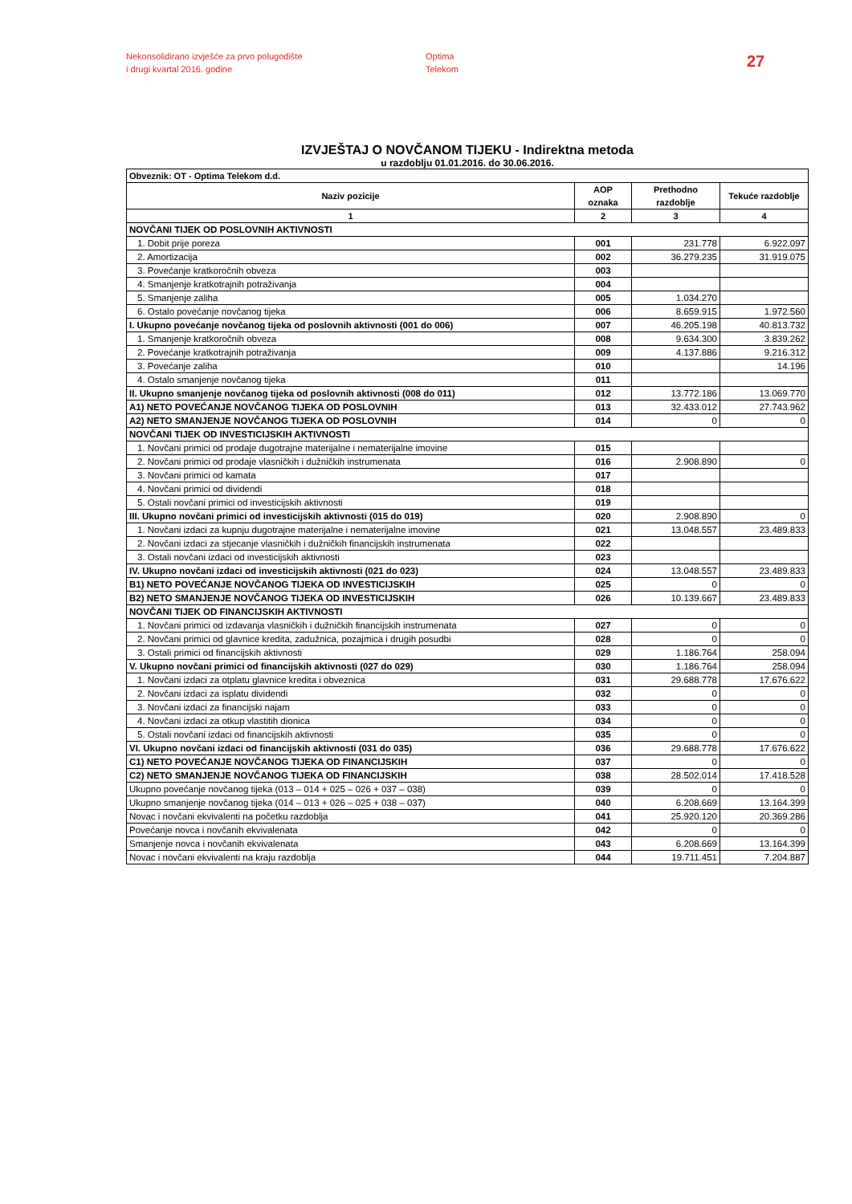Nekonsolidirano izvješće za prvo polugodište
i drugi kvartal 2016. godine
Optima
Telekom
27
IZVJEŠTAJ O NOVČANOM TIJEKU - Indirektna metoda
u razdoblju 01.01.2016. do 30.06.2016.
| Obveznik: OT - Optima Telekom d.d. | | | |
| --- | --- | --- | --- |
| Naziv pozicije | AOP oznaka | Prethodno razdoblje | Tekuće razdoblje |
| 1 | 2 | 3 | 4 |
| NOVČANI TIJEK OD POSLOVNIH AKTIVNOSTI | | | |
| 1. Dobit prije poreza | 001 | 231.778 | 6.922.097 |
| 2. Amortizacija | 002 | 36.279.235 | 31.919.075 |
| 3. Povećanje kratkoročnih obveza | 003 | | |
| 4. Smanjenje kratkotrajnih potraživanja | 004 | | |
| 5. Smanjenje zaliha | 005 | 1.034.270 | |
| 6. Ostalo povećanje novčanog tijeka | 006 | 8.659.915 | 1.972.560 |
| I. Ukupno povećanje novčanog tijeka od poslovnih aktivnosti (001 do 006) | 007 | 46.205.198 | 40.813.732 |
| 1. Smanjenje kratkoročnih obveza | 008 | 9.634.300 | 3.839.262 |
| 2. Povećanje kratkotrajnih potraživanja | 009 | 4.137.886 | 9.216.312 |
| 3. Povećanje zaliha | 010 | | 14.196 |
| 4. Ostalo smanjenje novčanog tijeka | 011 | | |
| II. Ukupno smanjenje novčanog tijeka od poslovnih aktivnosti (008 do 011) | 012 | 13.772.186 | 13.069.770 |
| A1) NETO POVEĆANJE NOVČANOG TIJEKA OD POSLOVNIH | 013 | 32.433.012 | 27.743.962 |
| A2) NETO SMANJENJE NOVČANOG TIJEKA OD POSLOVNIH | 014 | 0 | 0 |
| NOVČANI TIJEK OD INVESTICIJSKIH AKTIVNOSTI | | | |
| 1. Novčani primici od prodaje dugotrajne materijalne i nematerijalne imovine | 015 | | |
| 2. Novčani primici od prodaje vlasničkih i dužničkih instrumenata | 016 | 2.908.890 | 0 |
| 3. Novčani primici od kamata | 017 | | |
| 4. Novčani primici od dividendi | 018 | | |
| 5. Ostali novčani primici od investicijskih aktivnosti | 019 | | |
| III. Ukupno novčani primici od investicijskih aktivnosti (015 do 019) | 020 | 2.908.890 | 0 |
| 1. Novčani izdaci za kupnju dugotrajne materijalne i nematerijalne imovine | 021 | 13.048.557 | 23.489.833 |
| 2. Novčani izdaci za stjecanje vlasničkih i dužničkih financijskih instrumenata | 022 | | |
| 3. Ostali novčani izdaci od investicijskih aktivnosti | 023 | | |
| IV. Ukupno novčani izdaci od investicijskih aktivnosti (021 do 023) | 024 | 13.048.557 | 23.489.833 |
| B1) NETO POVEĆANJE NOVČANOG TIJEKA OD INVESTICIJSKIH | 025 | 0 | 0 |
| B2) NETO SMANJENJE NOVČANOG TIJEKA OD INVESTICIJSKIH | 026 | 10.139.667 | 23.489.833 |
| NOVČANI TIJEK OD FINANCIJSKIH AKTIVNOSTI | | | |
| 1. Novčani primici od izdavanja vlasničkih i dužničkih financijskih instrumenata | 027 | 0 | 0 |
| 2. Novčani primici od glavnice kredita, zadužnica, pozajmica i drugih posudbi | 028 | 0 | 0 |
| 3. Ostali primici od financijskih aktivnosti | 029 | 1.186.764 | 258.094 |
| V. Ukupno novčani primici od financijskih aktivnosti (027 do 029) | 030 | 1.186.764 | 258.094 |
| 1. Novčani izdaci za otplatu glavnice kredita i obveznica | 031 | 29.688.778 | 17.676.622 |
| 2. Novčani izdaci za isplatu dividendi | 032 | 0 | 0 |
| 3. Novčani izdaci za financijski najam | 033 | 0 | 0 |
| 4. Novčani izdaci za otkup vlastitih dionica | 034 | 0 | 0 |
| 5. Ostali novčani izdaci od financijskih aktivnosti | 035 | 0 | 0 |
| VI. Ukupno novčani izdaci od financijskih aktivnosti (031 do 035) | 036 | 29.688.778 | 17.676.622 |
| C1) NETO POVEĆANJE NOVČANOG TIJEKA OD FINANCIJSKIH | 037 | 0 | 0 |
| C2) NETO SMANJENJE NOVČANOG TIJEKA OD FINANCIJSKIH | 038 | 28.502.014 | 17.418.528 |
| Ukupno povećanje novčanog tijeka (013 – 014 + 025 – 026 + 037 – 038) | 039 | 0 | 0 |
| Ukupno smanjenje novčanog tijeka (014 – 013 + 026 – 025 + 038 – 037) | 040 | 6.208.669 | 13.164.399 |
| Novac i novčani ekvivalenti na početku razdoblja | 041 | 25.920.120 | 20.369.286 |
| Povećanje novca i novčanih ekvivalenata | 042 | 0 | 0 |
| Smanjenje novca i novčanih ekvivalenata | 043 | 6.208.669 | 13.164.399 |
| Novac i novčani ekvivalenti na kraju razdoblja | 044 | 19.711.451 | 7.204.887 |